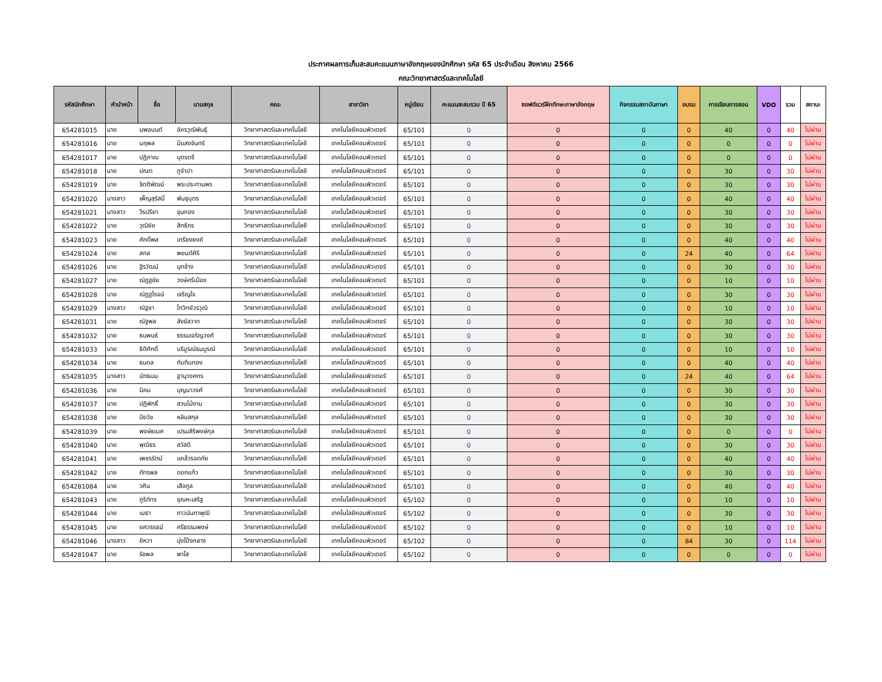ประกาศผลการเก็บสะสมคะแนนภาษาอังกฤษของนักศึกษา รหัส 65 ประจำเดือน สิงหาคม 2566
คณะวิทยาศาสตร์และเทคโนโลยี
| รหัสนักศึกษา | คำนำหน้า | ชื่อ | นามสกุล | คณะ | สาขาวิชา | หมู่เรียน | คะแนนสะสมรวม ปี 65 | ซอฟต์แวร์ฝึกทักษะภาษาอังกฤษ | กิจกรรมสถาบันภาษา | อบรม | การเรียนการสอน | VDO | รวม | สถานะ |
| --- | --- | --- | --- | --- | --- | --- | --- | --- | --- | --- | --- | --- | --- | --- |
| 654281015 | นาย | นพอนนต์ | อัครวุฒิพันธุ์ | วิทยาศาสตร์และเทคโนโลยี | เทคโนโลยีคอมพิวเตอร์ | 65/101 | 0 | 0 | 0 | 0 | 40 | 0 | 40 | ไม่ผ่าน |
| 654281016 | นาย | นฤพล | มีแสงจันทร์ | วิทยาศาสตร์และเทคโนโลยี | เทคโนโลยีคอมพิวเตอร์ | 65/101 | 0 | 0 | 0 | 0 | 0 | 0 | 0 | ไม่ผ่าน |
| 654281017 | นาย | ปฏิภาณ | บุตรตรี | วิทยาศาสตร์และเทคโนโลยี | เทคโนโลยีคอมพิวเตอร์ | 65/101 | 0 | 0 | 0 | 0 | 0 | 0 | 0 | ไม่ผ่าน |
| 654281018 | นาย | ปณต | ภูจำปา | วิทยาศาสตร์และเทคโนโลยี | เทคโนโลยีคอมพิวเตอร์ | 65/101 | 0 | 0 | 0 | 0 | 30 | 0 | 30 | ไม่ผ่าน |
| 654281019 | นาย | จิตติพัฒน์ | พระประทานพร | วิทยาศาสตร์และเทคโนโลยี | เทคโนโลยีคอมพิวเตอร์ | 65/101 | 0 | 0 | 0 | 0 | 30 | 0 | 30 | ไม่ผ่าน |
| 654281020 | นางสาว | เพ็ญสุรัสมิ์ | พันธุบุตร | วิทยาศาสตร์และเทคโนโลยี | เทคโนโลยีคอมพิวเตอร์ | 65/101 | 0 | 0 | 0 | 0 | 40 | 0 | 40 | ไม่ผ่าน |
| 654281021 | นางสาว | วีรปรียา | ขุนทอง | วิทยาศาสตร์และเทคโนโลยี | เทคโนโลยีคอมพิวเตอร์ | 65/101 | 0 | 0 | 0 | 0 | 30 | 0 | 30 | ไม่ผ่าน |
| 654281022 | นาย | วุฒิชัย | สิทธิกร | วิทยาศาสตร์และเทคโนโลยี | เทคโนโลยีคอมพิวเตอร์ | 65/101 | 0 | 0 | 0 | 0 | 30 | 0 | 30 | ไม่ผ่าน |
| 654281023 | นาย | ศักดิ์พล | เกรียงยงค์ | วิทยาศาสตร์และเทคโนโลยี | เทคโนโลยีคอมพิวเตอร์ | 65/101 | 0 | 0 | 0 | 0 | 40 | 0 | 40 | ไม่ผ่าน |
| 654281024 | นาย | สกล | พยนต์ศิริ | วิทยาศาสตร์และเทคโนโลยี | เทคโนโลยีคอมพิวเตอร์ | 65/101 | 0 | 0 | 0 | 24 | 40 | 0 | 64 | ไม่ผ่าน |
| 654281026 | นาย | ฐิรวัฒน์ | มุกช้าง | วิทยาศาสตร์และเทคโนโลยี | เทคโนโลยีคอมพิวเตอร์ | 65/101 | 0 | 0 | 0 | 0 | 30 | 0 | 30 | ไม่ผ่าน |
| 654281027 | นาย | ณัฏฐชัย | วงษ์ศรีเมือง | วิทยาศาสตร์และเทคโนโลยี | เทคโนโลยีคอมพิวเตอร์ | 65/101 | 0 | 0 | 0 | 0 | 10 | 0 | 10 | ไม่ผ่าน |
| 654281028 | นาย | ณัฏฐโรจน์ | เจริญใจ | วิทยาศาสตร์และเทคโนโลยี | เทคโนโลยีคอมพิวเตอร์ | 65/101 | 0 | 0 | 0 | 0 | 30 | 0 | 30 | ไม่ผ่าน |
| 654281029 | นางสาว | ณัฐชา | โกวิทย์วรวุฒิ | วิทยาศาสตร์และเทคโนโลยี | เทคโนโลยีคอมพิวเตอร์ | 65/101 | 0 | 0 | 0 | 0 | 10 | 0 | 10 | ไม่ผ่าน |
| 654281031 | นาย | ณัฐพล | สังข์สวาท | วิทยาศาสตร์และเทคโนโลยี | เทคโนโลยีคอมพิวเตอร์ | 65/101 | 0 | 0 | 0 | 0 | 30 | 0 | 30 | ไม่ผ่าน |
| 654281032 | นาย | ธนพนธ์ | ธรรมเจริญวงศ์ | วิทยาศาสตร์และเทคโนโลยี | เทคโนโลยีคอมพิวเตอร์ | 65/101 | 0 | 0 | 0 | 0 | 30 | 0 | 30 | ไม่ผ่าน |
| 654281033 | นาย | ธิติศักดิ์ | บริบูรณ์ธนบูรณ์ | วิทยาศาสตร์และเทคโนโลยี | เทคโนโลยีคอมพิวเตอร์ | 65/101 | 0 | 0 | 0 | 0 | 10 | 0 | 10 | ไม่ผ่าน |
| 654281034 | นาย | ธนดล | ทับทิมทอง | วิทยาศาสตร์และเทคโนโลยี | เทคโนโลยีคอมพิวเตอร์ | 65/101 | 0 | 0 | 0 | 0 | 40 | 0 | 40 | ไม่ผ่าน |
| 654281035 | นางสาว | นัทธมน | ฐานุวงศกร | วิทยาศาสตร์และเทคโนโลยี | เทคโนโลยีคอมพิวเตอร์ | 65/101 | 0 | 0 | 0 | 24 | 40 | 0 | 64 | ไม่ผ่าน |
| 654281036 | นาย | นิคม | บุญนาวงศ์ | วิทยาศาสตร์และเทคโนโลยี | เทคโนโลยีคอมพิวเตอร์ | 65/101 | 0 | 0 | 0 | 0 | 30 | 0 | 30 | ไม่ผ่าน |
| 654281037 | นาย | ปฏิพัทธิ์ | สวนไม้งาม | วิทยาศาสตร์และเทคโนโลยี | เทคโนโลยีคอมพิวเตอร์ | 65/101 | 0 | 0 | 0 | 0 | 30 | 0 | 30 | ไม่ผ่าน |
| 654281038 | นาย | ปิยวัช | หลิมสกุล | วิทยาศาสตร์และเทคโนโลยี | เทคโนโลยีคอมพิวเตอร์ | 65/101 | 0 | 0 | 0 | 0 | 30 | 0 | 30 | ไม่ผ่าน |
| 654281039 | นาย | พงษ์ธเนศ | เปรมสิริพงษ์กุล | วิทยาศาสตร์และเทคโนโลยี | เทคโนโลยีคอมพิวเตอร์ | 65/101 | 0 | 0 | 0 | 0 | 0 | 0 | 0 | ไม่ผ่าน |
| 654281040 | นาย | พุฒิธร | สวัสดี | วิทยาศาสตร์และเทคโนโลยี | เทคโนโลยีคอมพิวเตอร์ | 65/101 | 0 | 0 | 0 | 0 | 30 | 0 | 30 | ไม่ผ่าน |
| 654281041 | นาย | เพชรรัตน์ | แคล้วรอดภัย | วิทยาศาสตร์และเทคโนโลยี | เทคโนโลยีคอมพิวเตอร์ | 65/101 | 0 | 0 | 0 | 0 | 40 | 0 | 40 | ไม่ผ่าน |
| 654281042 | นาย | ภัทรพล | ดอกแก้ว | วิทยาศาสตร์และเทคโนโลยี | เทคโนโลยีคอมพิวเตอร์ | 65/101 | 0 | 0 | 0 | 0 | 30 | 0 | 30 | ไม่ผ่าน |
| 654281084 | นาย | วศิน | เสือกูล | วิทยาศาสตร์และเทคโนโลยี | เทคโนโลยีคอมพิวเตอร์ | 65/101 | 0 | 0 | 0 | 0 | 40 | 0 | 40 | ไม่ผ่าน |
| 654281043 | นาย | ภูริภัทร | ชุณหะเสริฐ | วิทยาศาสตร์และเทคโนโลยี | เทคโนโลยีคอมพิวเตอร์ | 65/102 | 0 | 0 | 0 | 0 | 10 | 0 | 10 | ไม่ผ่าน |
| 654281044 | นาย | เมธา | ภาวนันทาพุฒิ | วิทยาศาสตร์และเทคโนโลยี | เทคโนโลยีคอมพิวเตอร์ | 65/102 | 0 | 0 | 0 | 0 | 30 | 0 | 30 | ไม่ผ่าน |
| 654281045 | นาย | ยศวรรธน์ | ศรีธรรมพงษ์ | วิทยาศาสตร์และเทคโนโลยี | เทคโนโลยีคอมพิวเตอร์ | 65/102 | 0 | 0 | 0 | 0 | 10 | 0 | 10 | ไม่ผ่าน |
| 654281046 | นางสาว | ยิหวา | มุ่งโป้งกลาง | วิทยาศาสตร์และเทคโนโลยี | เทคโนโลยีคอมพิวเตอร์ | 65/102 | 0 | 0 | 0 | 84 | 30 | 0 | 114 | ไม่ผ่าน |
| 654281047 | นาย | รัชพล | พาโส | วิทยาศาสตร์และเทคโนโลยี | เทคโนโลยีคอมพิวเตอร์ | 65/102 | 0 | 0 | 0 | 0 | 0 | 0 | 0 | ไม่ผ่าน |